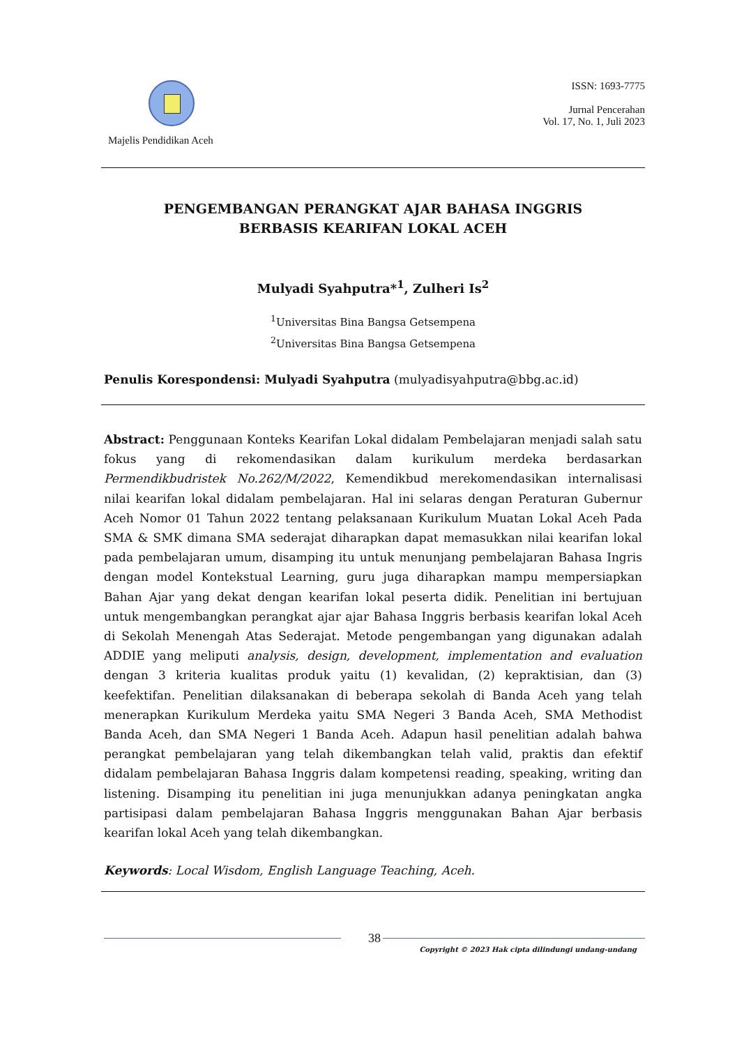Majelis Pendidikan Aceh ISSN: 1693-7775
Jurnal Pencerahan
Vol. 17, No. 1, Juli 2023
PENGEMBANGAN PERANGKAT AJAR BAHASA INGGRIS
BERBASIS KEARIFAN LOKAL ACEH
Mulyadi Syahputra*<sup>1</sup>, Zulheri Is<sup>2</sup>
<sup>1</sup> Universitas Bina Bangsa Getsempena
<sup>2</sup> Universitas Bina Bangsa Getsempena
Penulis Korespondensi: Mulyadi Syahputra (mulyadisyahputra@bbg.ac.id)
Abstract: Penggunaan Konteks Kearifan Lokal didalam Pembelajaran menjadi salah satu fokus yang di rekomendasikan dalam kurikulum merdeka berdasarkan Permendikbudristek No.262/M/2022, Kemendikbud merekomendasikan internalisasi nilai kearifan lokal didalam pembelajaran. Hal ini selaras dengan Peraturan Gubernur Aceh Nomor 01 Tahun 2022 tentang pelaksanaan Kurikulum Muatan Lokal Aceh Pada SMA & SMK dimana SMA sederajat diharapkan dapat memasukkan nilai kearifan lokal pada pembelajaran umum, disamping itu untuk menunjang pembelajaran Bahasa Ingris dengan model Kontekstual Learning, guru juga diharapkan mampu mempersiapkan Bahan Ajar yang dekat dengan kearifan lokal peserta didik. Penelitian ini bertujuan untuk mengembangkan perangkat ajar ajar Bahasa Inggris berbasis kearifan lokal Aceh di Sekolah Menengah Atas Sederajat. Metode pengembangan yang digunakan adalah ADDIE yang meliputi analysis, design, development, implementation and evaluation dengan 3 kriteria kualitas produk yaitu (1) kevalidan, (2) kepraktisian, dan (3) keefektifan. Penelitian dilaksanakan di beberapa sekolah di Banda Aceh yang telah menerapkan Kurikulum Merdeka yaitu SMA Negeri 3 Banda Aceh, SMA Methodist Banda Aceh, dan SMA Negeri 1 Banda Aceh. Adapun hasil penelitian adalah bahwa perangkat pembelajaran yang telah dikembangkan telah valid, praktis dan efektif didalam pembelajaran Bahasa Inggris dalam kompetensi reading, speaking, writing dan listening. Disamping itu penelitian ini juga menunjukkan adanya peningkatan angka partisipasi dalam pembelajaran Bahasa Inggris menggunakan Bahan Ajar berbasis kearifan lokal Aceh yang telah dikembangkan.
Keywords: Local Wisdom, English Language Teaching, Aceh.
38
Copyright © 2023 Hak cipta dilindungi undang-undang